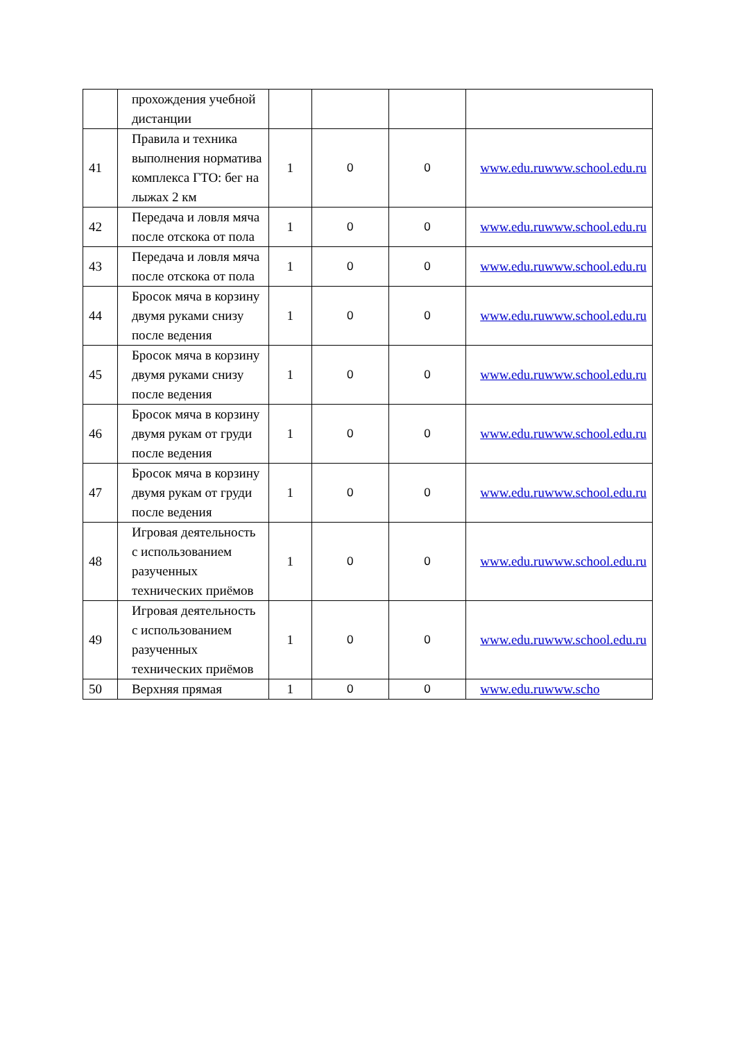| | прохождения учебной дистанции | | | | |
| 41 | Правила и техника выполнения норматива комплекса ГТО: бег на лыжах 2 км | 1 | 0 | 0 | www.edu.ruwww.school.edu.ru |
| 42 | Передача и ловля мяча после отскока от пола | 1 | 0 | 0 | www.edu.ruwww.school.edu.ru |
| 43 | Передача и ловля мяча после отскока от пола | 1 | 0 | 0 | www.edu.ruwww.school.edu.ru |
| 44 | Бросок мяча в корзину двумя руками снизу после ведения | 1 | 0 | 0 | www.edu.ruwww.school.edu.ru |
| 45 | Бросок мяча в корзину двумя руками снизу после ведения | 1 | 0 | 0 | www.edu.ruwww.school.edu.ru |
| 46 | Бросок мяча в корзину двумя рукам от груди после ведения | 1 | 0 | 0 | www.edu.ruwww.school.edu.ru |
| 47 | Бросок мяча в корзину двумя рукам от груди после ведения | 1 | 0 | 0 | www.edu.ruwww.school.edu.ru |
| 48 | Игровая деятельность с использованием разученных технических приёмов | 1 | 0 | 0 | www.edu.ruwww.school.edu.ru |
| 49 | Игровая деятельность с использованием разученных технических приёмов | 1 | 0 | 0 | www.edu.ruwww.school.edu.ru |
| 50 | Верхняя прямая | 1 | 0 | 0 | www.edu.ruwww.scho |